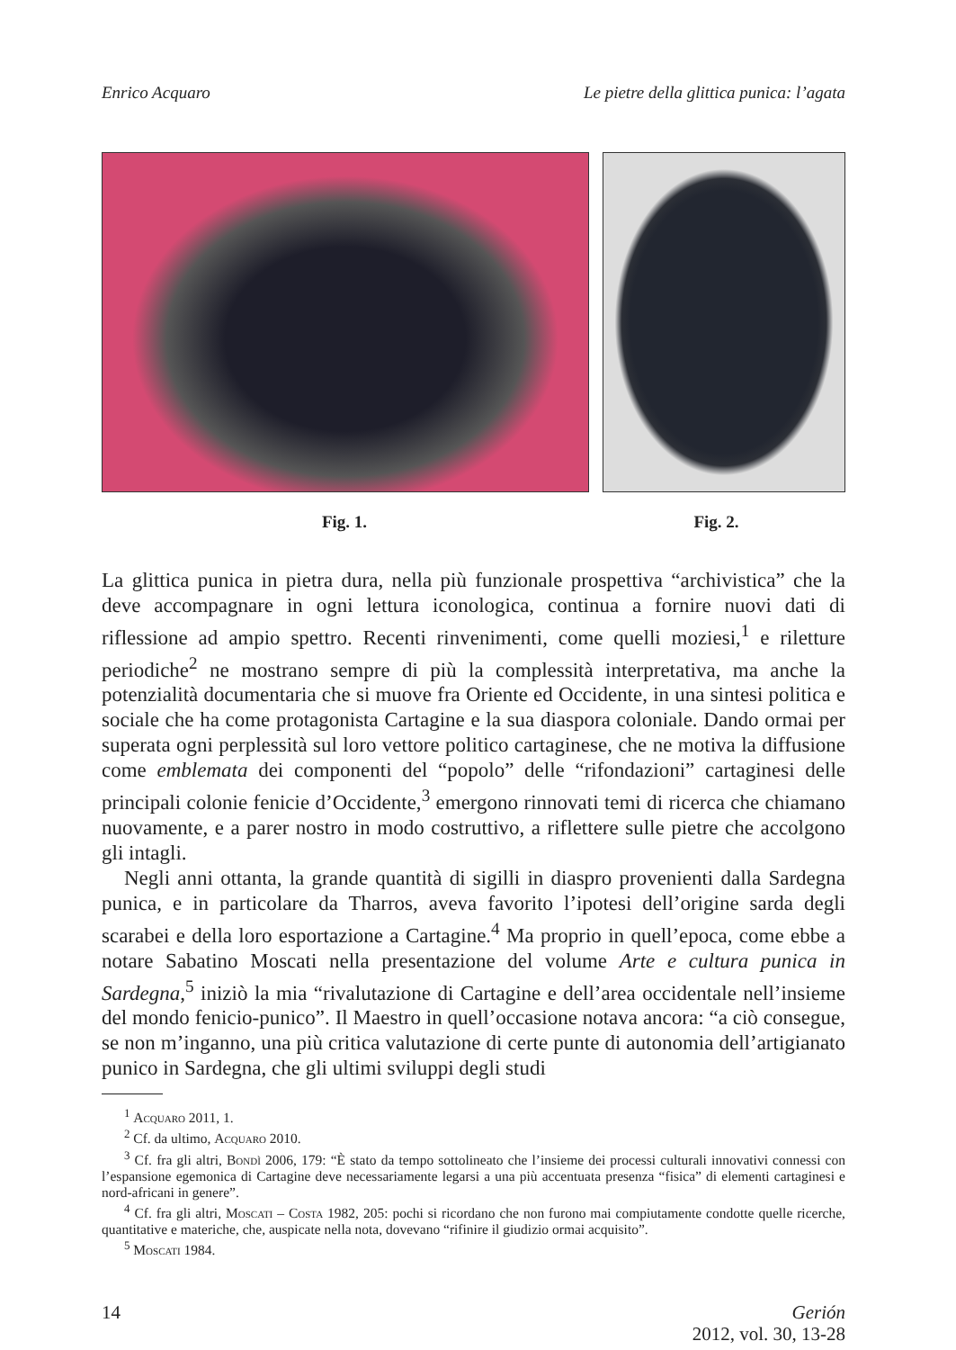Enrico Acquaro Le pietre della glittica punica: l’agata
Fig. 1. Fig. 2.
La glittica punica in pietra dura, nella più funzionale prospettiva “archivistica” che la deve accompagnare in ogni lettura iconologica, continua a fornire nuovi dati di riflessione ad ampio spettro. Recenti rinvenimenti, come quelli moziesi,<sup>1</sup> e riletture periodiche<sup>2</sup> ne mostrano sempre di più la complessità interpretativa, ma anche la potenzialità documentaria che si muove fra Oriente ed Occidente, in una sintesi politica e sociale che ha come protagonista Cartagine e la sua diaspora coloniale. Dando ormai per superata ogni perplessità sul loro vettore politico cartaginese, che ne motiva la diffusione come emblemata dei componenti del “popolo” delle “rifondazioni” cartaginesi delle principali colonie fenicie d’Occidente,<sup>3</sup> emergono rinnovati temi di ricerca che chiamano nuovamente, e a parer nostro in modo costruttivo, a riflettere sulle pietre che accolgono gli intagli.
Negli anni ottanta, la grande quantità di sigilli in diaspro provenienti dalla Sardegna punica, e in particolare da Tharros, aveva favorito l’ipotesi dell’origine sarda degli scarabei e della loro esportazione a Cartagine.<sup>4</sup> Ma proprio in quell’epoca, come ebbe a notare Sabatino Moscati nella presentazione del volume Arte e cultura punica in Sardegna,<sup>5</sup> iniziò la mia “rivalutazione di Cartagine e dell’area occidentale nell’insieme del mondo fenicio-punico”. Il Maestro in quell’occasione notava ancora: “a ciò consegue, se non m’inganno, una più critica valutazione di certe punte di autonomia dell’artigianato punico in Sardegna, che gli ultimi sviluppi degli studi
<sup>1</sup> Acquaro 2011, 1.
<sup>2</sup> Cf. da ultimo, Acquaro 2010.
<sup>3</sup> Cf. fra gli altri, Bondì 2006, 179: “È stato da tempo sottolineato che l’insieme dei processi culturali innovativi connessi con l’espansione egemonica di Cartagine deve necessariamente legarsi a una più accentuata presenza “fisica” di elementi cartaginesi e nord-africani in genere”.
<sup>4</sup> Cf. fra gli altri, Moscati – Costa 1982, 205: pochi si ricordano che non furono mai compiutamente condotte quelle ricerche, quantitative e materiche, che, auspicate nella nota, dovevano “rifinire il giudizio ormai acquisito”.
<sup>5</sup> Moscati 1984.
14 Gerión
2012, vol. 30, 13-28